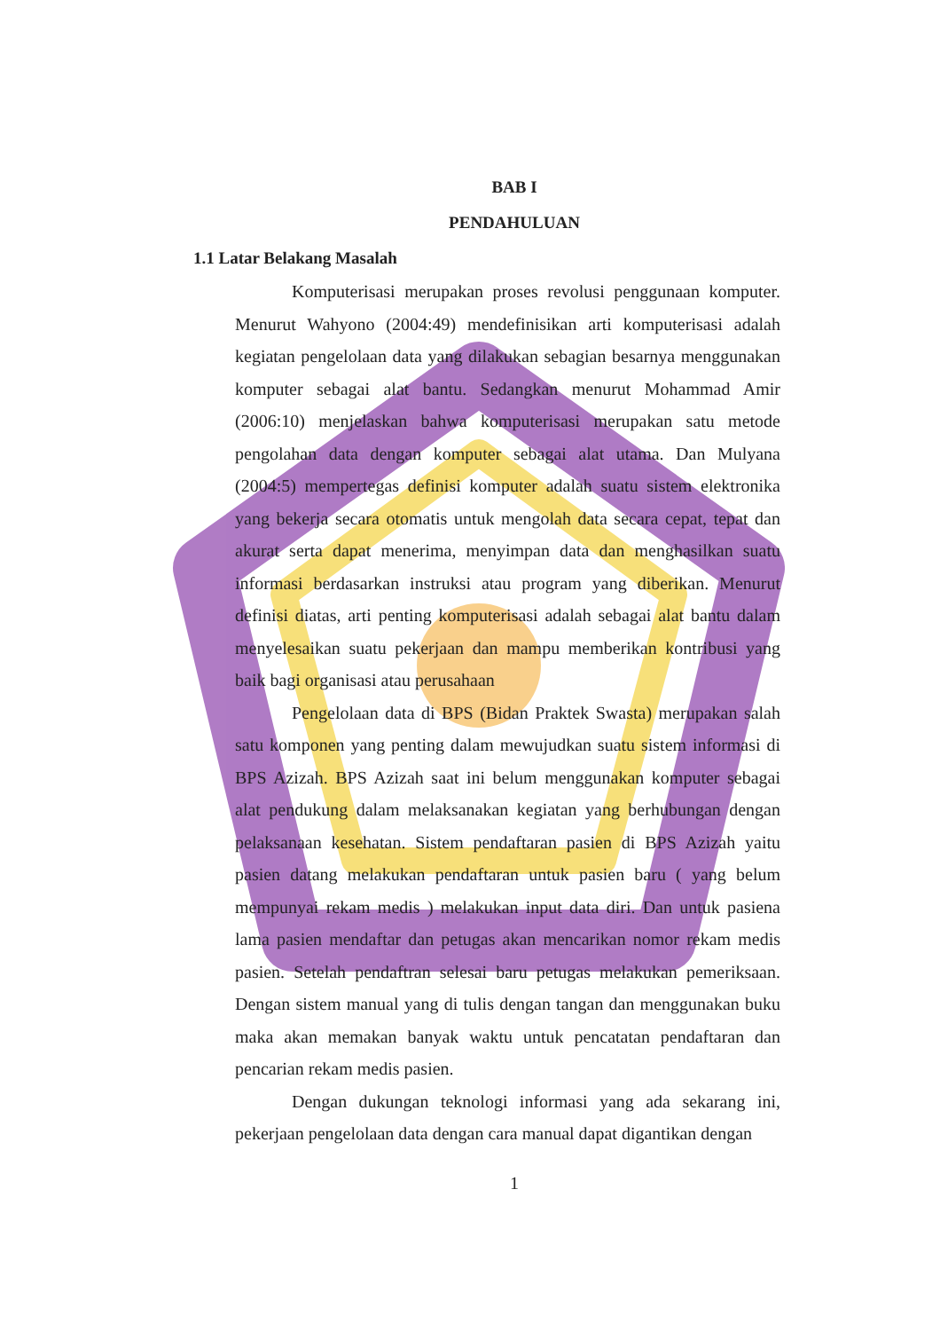BAB I
PENDAHULUAN
1.1 Latar Belakang Masalah
Komputerisasi merupakan proses revolusi penggunaan komputer. Menurut Wahyono (2004:49) mendefinisikan arti komputerisasi adalah kegiatan pengelolaan data yang dilakukan sebagian besarnya menggunakan komputer sebagai alat bantu. Sedangkan menurut Mohammad Amir (2006:10) menjelaskan bahwa komputerisasi merupakan satu metode pengolahan data dengan komputer sebagai alat utama. Dan Mulyana (2004:5) mempertegas definisi komputer adalah suatu sistem elektronika yang bekerja secara otomatis untuk mengolah data secara cepat, tepat dan akurat serta dapat menerima, menyimpan data dan menghasilkan suatu informasi berdasarkan instruksi atau program yang diberikan. Menurut definisi diatas, arti penting komputerisasi adalah sebagai alat bantu dalam menyelesaikan suatu pekerjaan dan mampu memberikan kontribusi yang baik bagi organisasi atau perusahaan
Pengelolaan data di BPS (Bidan Praktek Swasta) merupakan salah satu komponen yang penting dalam mewujudkan suatu sistem informasi di BPS Azizah. BPS Azizah saat ini belum menggunakan komputer sebagai alat pendukung dalam melaksanakan kegiatan yang berhubungan dengan pelaksanaan kesehatan. Sistem pendaftaran pasien di BPS Azizah yaitu pasien datang melakukan pendaftaran untuk pasien baru ( yang belum mempunyai rekam medis ) melakukan input data diri. Dan untuk pasiena lama pasien mendaftar dan petugas akan mencarikan nomor rekam medis pasien. Setelah pendaftran selesai baru petugas melakukan pemeriksaan. Dengan sistem manual yang di tulis dengan tangan dan menggunakan buku maka akan memakan banyak waktu untuk pencatatan pendaftaran dan pencarian rekam medis pasien.
Dengan dukungan teknologi informasi yang ada sekarang ini, pekerjaan pengelolaan data dengan cara manual dapat digantikan dengan
1